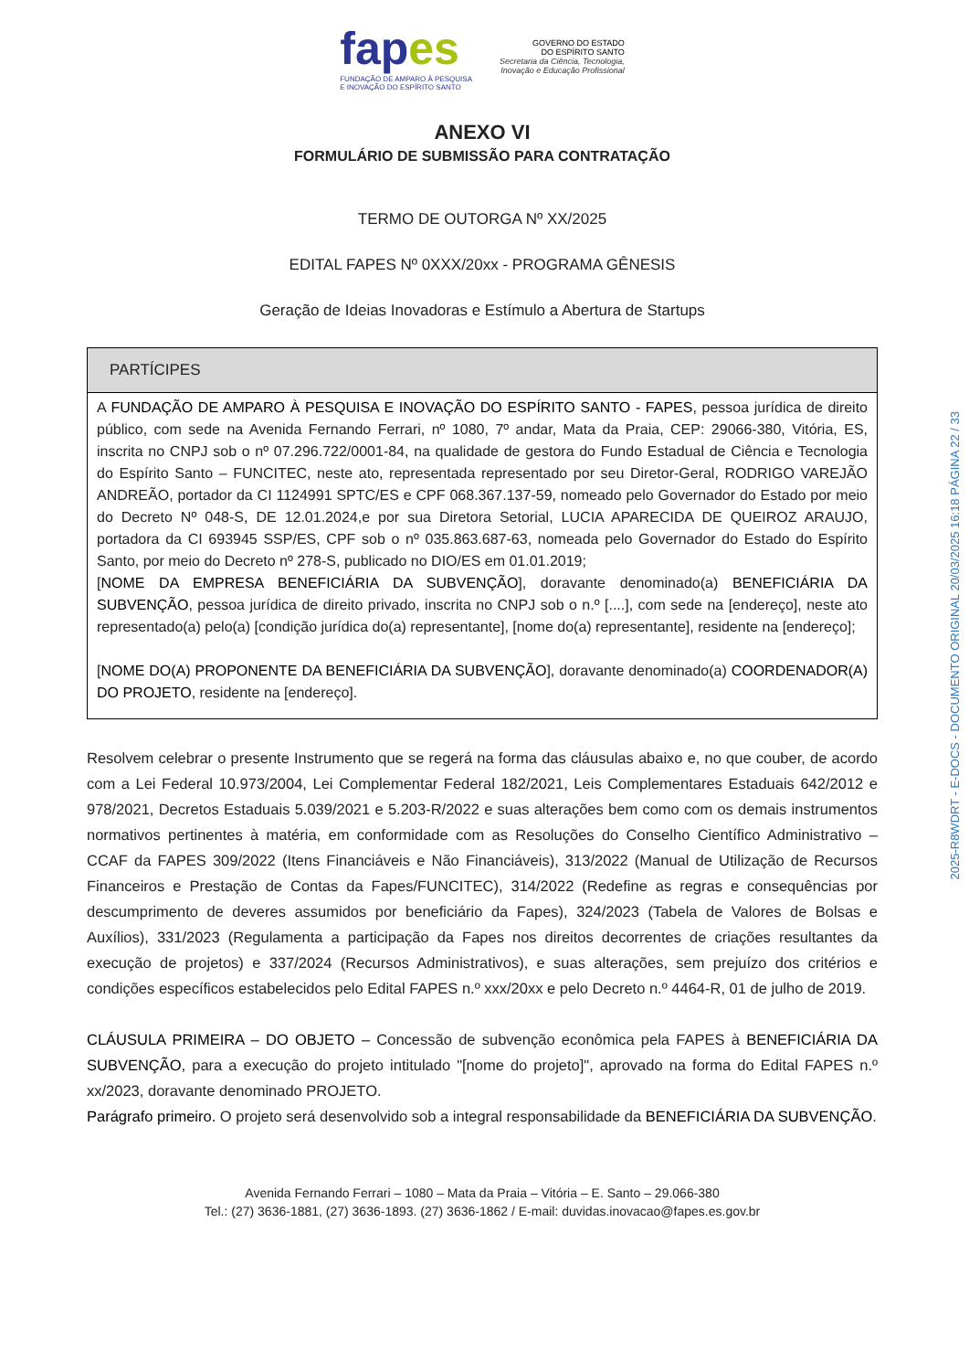fapes
FUNDAÇÃO DE AMPARO À PESQUISA
E INOVAÇÃO DO ESPÍRITO SANTO
GOVERNO DO ESTADO
DO ESPÍRITO SANTO
Secretaria da Ciência, Tecnologia,
Inovação e Educação Profissional
ANEXO VI
FORMULÁRIO DE SUBMISSÃO PARA CONTRATAÇÃO
TERMO DE OUTORGA Nº XX/2025
EDITAL FAPES Nº 0XXX/20xx - PROGRAMA GÊNESIS
Geração de Ideias Inovadoras e Estímulo a Abertura de Startups
| PARTÍCIPES |
| --- |
| A FUNDAÇÃO DE AMPARO À PESQUISA E INOVAÇÃO DO ESPÍRITO SANTO - FAPES , pessoa jurídica de direito público, com sede na Avenida Fernando Ferrari, nº 1080, 7º andar, Mata da Praia, CEP: 29066-380, Vitória, ES, inscrita no CNPJ sob o nº 07.296.722/0001-84, na qualidade de gestora do Fundo Estadual de Ciência e Tecnologia do Espírito Santo – FUNCITEC, neste ato, representada representado por seu Diretor-Geral, RODRIGO VAREJÃO ANDREÃO, portador da CI 1124991 SPTC/ES e CPF 068.367.137-59, nomeado pelo Governador do Estado por meio do Decreto Nº 048-S, DE 12.01.2024,e por sua Diretora Setorial, LUCIA APARECIDA DE QUEIROZ ARAUJO, portadora da CI 693945 SSP/ES, CPF sob o nº 035.863.687-63, nomeada pelo Governador do Estado do Espírito Santo, por meio do Decreto nº 278-S, publicado no DIO/ES em 01.01.2019; [ NOME DA EMPRESA BENEFICIÁRIA DA SUBVENÇÃO ], doravante denominado(a) BENEFICIÁRIA DA SUBVENÇÃO , pessoa jurídica de direito privado, inscrita no CNPJ sob o n.º [....], com sede na [endereço], neste ato representado(a) pelo(a) [condição jurídica do(a) representante], [nome do(a) representante], residente na [endereço]; [ NOME DO(A) PROPONENTE DA BENEFICIÁRIA DA SUBVENÇÃO ], doravante denominado(a) COORDENADOR(A) DO PROJETO , residente na [endereço]. |
Resolvem celebrar o presente Instrumento que se regerá na forma das cláusulas abaixo e, no que couber, de acordo com a Lei Federal 10.973/2004, Lei Complementar Federal 182/2021, Leis Complementares Estaduais 642/2012 e 978/2021, Decretos Estaduais 5.039/2021 e 5.203-R/2022 e suas alterações bem como com os demais instrumentos normativos pertinentes à matéria, em conformidade com as Resoluções do Conselho Científico Administrativo – CCAF da FAPES 309/2022 (Itens Financiáveis e Não Financiáveis), 313/2022 (Manual de Utilização de Recursos Financeiros e Prestação de Contas da Fapes/FUNCITEC), 314/2022 (Redefine as regras e consequências por descumprimento de deveres assumidos por beneficiário da Fapes), 324/2023 (Tabela de Valores de Bolsas e Auxílios), 331/2023 (Regulamenta a participação da Fapes nos direitos decorrentes de criações resultantes da execução de projetos) e 337/2024 (Recursos Administrativos), e suas alterações, sem prejuízo dos critérios e condições específicos estabelecidos pelo Edital FAPES n.º xxx/20xx e pelo Decreto n.º 4464-R, 01 de julho de 2019.
CLÁUSULA PRIMEIRA – DO OBJETO – Concessão de subvenção econômica pela FAPES à BENEFICIÁRIA DA SUBVENÇÃO, para a execução do projeto intitulado "[nome do projeto]", aprovado na forma do Edital FAPES n.º xx/2023, doravante denominado PROJETO.
Parágrafo primeiro. O projeto será desenvolvido sob a integral responsabilidade da BENEFICIÁRIA DA SUBVENÇÃO.
Avenida Fernando Ferrari – 1080 – Mata da Praia – Vitória – E. Santo – 29.066-380
Tel.: (27) 3636-1881, (27) 3636-1893. (27) 3636-1862 / E-mail: duvidas.inovacao@fapes.es.gov.br
2025-R8WDRT - E-DOCS - DOCUMENTO ORIGINAL 20/03/2025 16:18 PÁGINA 22 / 33